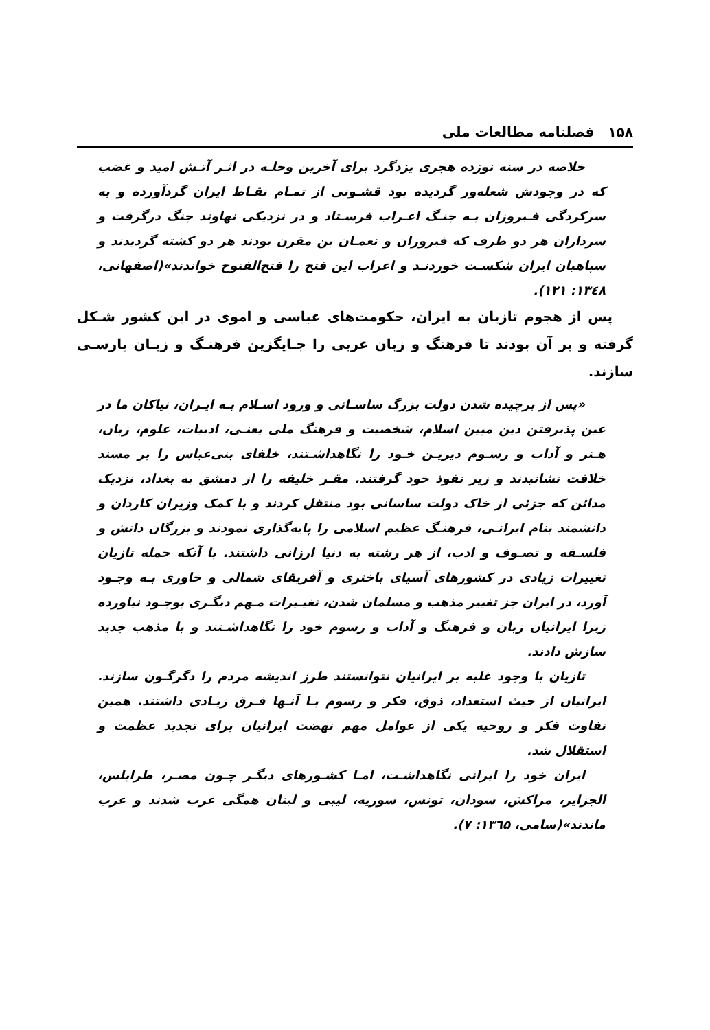۱۵۸ فصلنامه مطالعات ملی
خلاصه در سنه نوزده هجری یزدگرد برای آخرین وحلـه در اثـر آتـش امید و غضب که در وجودش شعله‌ور گردیده بود قشـونی از تمـام نقـاط ایران گردآورده و به سرکردگی فـیروزان بـه جنـگ اعـراب فرسـتاد و در نزدیکی نهاوند جنگ درگرفت و سرداران هر دو طرف که فیروزان و نعمـان بن مقرن بودند هر دو کشته گردیدند و سپاهیان ایران شکسـت خوردنـد و اعراب این فتح را فتح‌الفتوح خواندند»(اصفهانی، ۱۳٤۸: ۱۲۱).
پس از هجوم تازیان به ایران، حکومت‌های عباسی و اموی در این کشور شـکل گرفته و بر آن بودند تا فرهنگ و زبان عربی را جـایگزین فرهنـگ و زبـان پارسـی سازند.
«پس از برچیده شدن دولت بزرگ ساسـانی و ورود اسـلام بـه ایـران، نیاکان ما در عین پذیرفتن دین مبین اسلام، شخصیت و فرهنگ ملی یعنـی، ادبیات، علوم، زبان، هـنر و آداب و رسـوم دیریـن خـود را نگاهداشـتند، خلفای بنی‌عباس را بر مسند خلافت نشانیدند و زیر نفوذ خود گرفتند. مقـر خلیفه را از دمشق به بغداد، نزدیک مدائن که جزئی از خاک دولت ساسانی بود منتقل کردند و با کمک وزیران کاردان و دانشمند بنام ایرانـی، فرهنـگ عظیم اسلامی را پایه‌گذاری نمودند و بزرگان دانش و فلسـفه و تصـوف و ادب، از هر رشته به دنیا ارزانی داشتند. با آنکه حمله تازیان تغییرات زیادی در کشورهای آسیای باختری و آفریقای شمالی و خاوری بـه وجـود آورد، در ایران جز تغییر مذهب و مسلمان شدن، تغیـیرات مـهم دیگـری بوجـود نیاورده زیرا ایرانیان زبان و فرهنگ و آداب و رسوم خود را نگاهداشـتند و با مذهب جدید سازش دادند.
تازیان با وجود غلبه بر ایرانیان نتوانستند طرز اندیشه مردم را دگرگـون سازند. ایرانیان از حیث استعداد، ذوق، فکر و رسوم بـا آنـها فـرق زیـادی داشتند. همین تفاوت فکر و روحیه یکی از عوامل مهم نهضت ایرانیان برای تجدید عظمت و استقلال شد.
ایران خود را ایرانی نگاهداشـت، امـا کشـورهای دیگـر چـون مصـر، طرابلس، الجزایر، مراکش، سودان، تونس، سوریه، لیبی و لبنان همگی عرب شدند و عرب ماندند»(سامی، ۱۳٦۵: ۷).